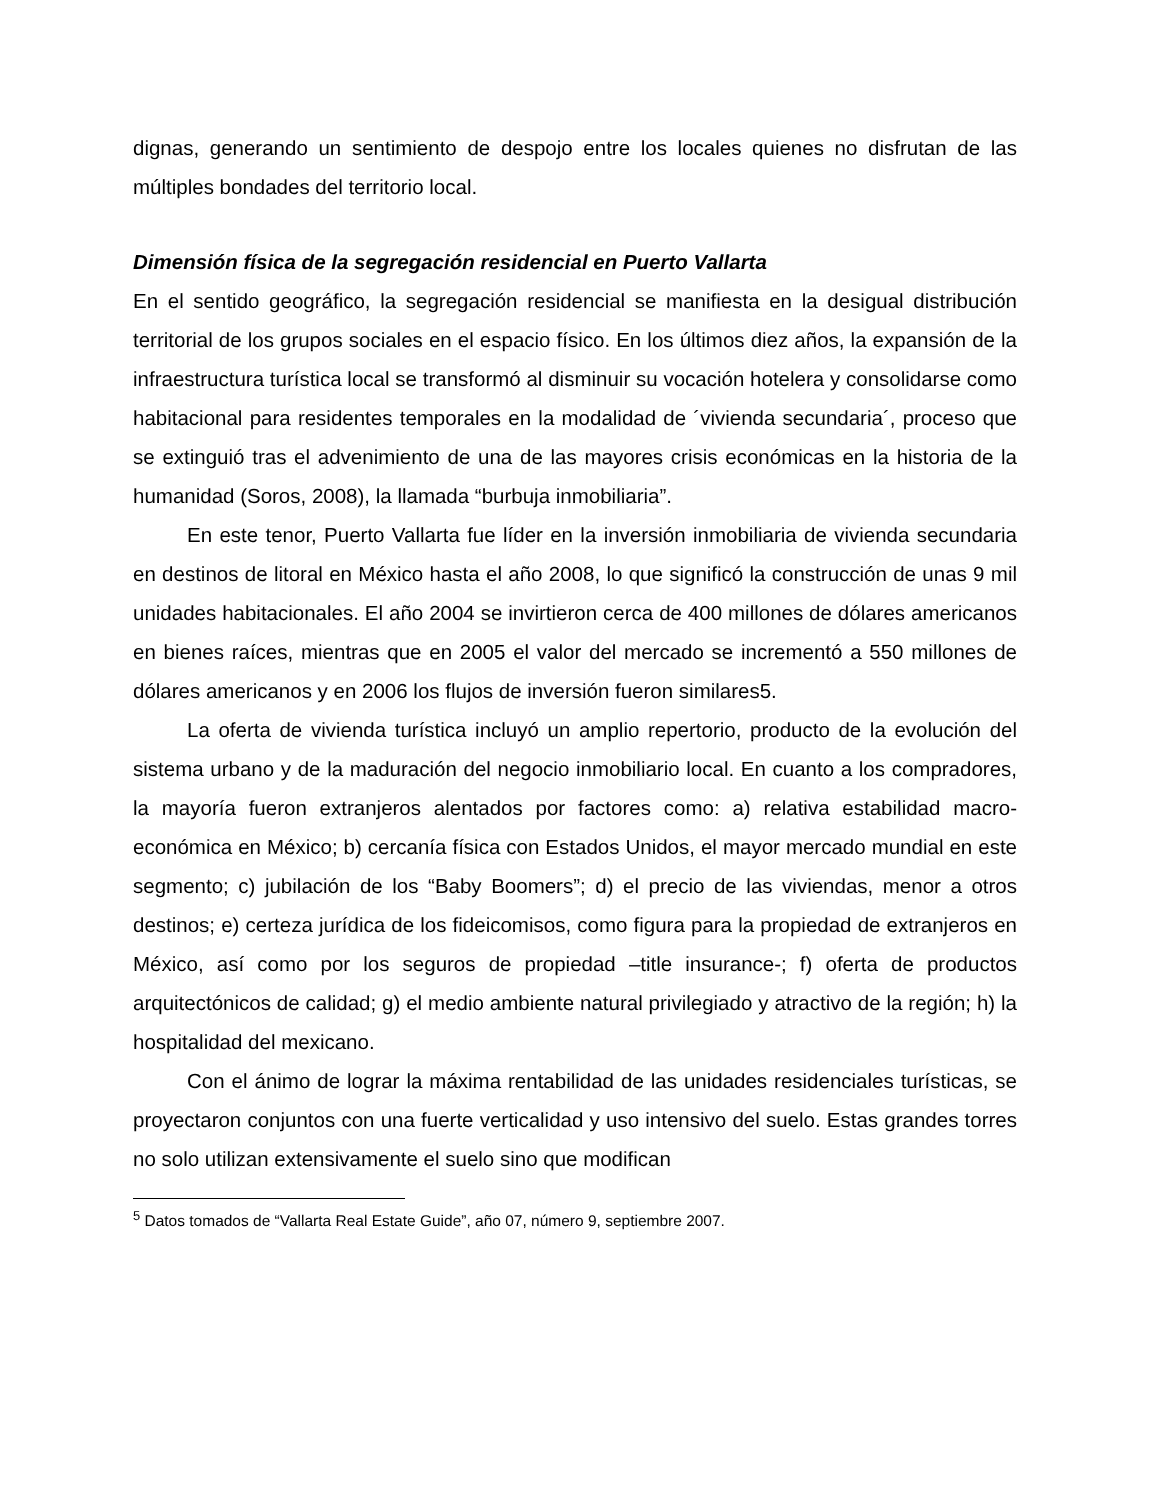dignas, generando un sentimiento de despojo entre los locales quienes no disfrutan de las múltiples bondades del territorio local.
Dimensión física de la segregación residencial en Puerto Vallarta
En el sentido geográfico, la segregación residencial se manifiesta en la desigual distribución territorial de los grupos sociales en el espacio físico. En los últimos diez años, la expansión de la infraestructura turística local se transformó al disminuir su vocación hotelera y consolidarse como habitacional para residentes temporales en la modalidad de ´vivienda secundaria´, proceso que se extinguió tras el advenimiento de una de las mayores crisis económicas en la historia de la humanidad (Soros, 2008), la llamada “burbuja inmobiliaria”.
En este tenor, Puerto Vallarta fue líder en la inversión inmobiliaria de vivienda secundaria en destinos de litoral en México hasta el año 2008, lo que significó la construcción de unas 9 mil unidades habitacionales. El año 2004 se invirtieron cerca de 400 millones de dólares americanos en bienes raíces, mientras que en 2005 el valor del mercado se incrementó a 550 millones de dólares americanos y en 2006 los flujos de inversión fueron similares5.
La oferta de vivienda turística incluyó un amplio repertorio, producto de la evolución del sistema urbano y de la maduración del negocio inmobiliario local. En cuanto a los compradores, la mayoría fueron extranjeros alentados por factores como: a) relativa estabilidad macro-económica en México; b) cercanía física con Estados Unidos, el mayor mercado mundial en este segmento; c) jubilación de los “Baby Boomers”; d) el precio de las viviendas, menor a otros destinos; e) certeza jurídica de los fideicomisos, como figura para la propiedad de extranjeros en México, así como por los seguros de propiedad –title insurance-; f) oferta de productos arquitectónicos de calidad; g) el medio ambiente natural privilegiado y atractivo de la región; h) la hospitalidad del mexicano.
Con el ánimo de lograr la máxima rentabilidad de las unidades residenciales turísticas, se proyectaron conjuntos con una fuerte verticalidad y uso intensivo del suelo. Estas grandes torres no solo utilizan extensivamente el suelo sino que modifican
<sup>5</sup> Datos tomados de “Vallarta Real Estate Guide”, año 07, número 9, septiembre 2007.